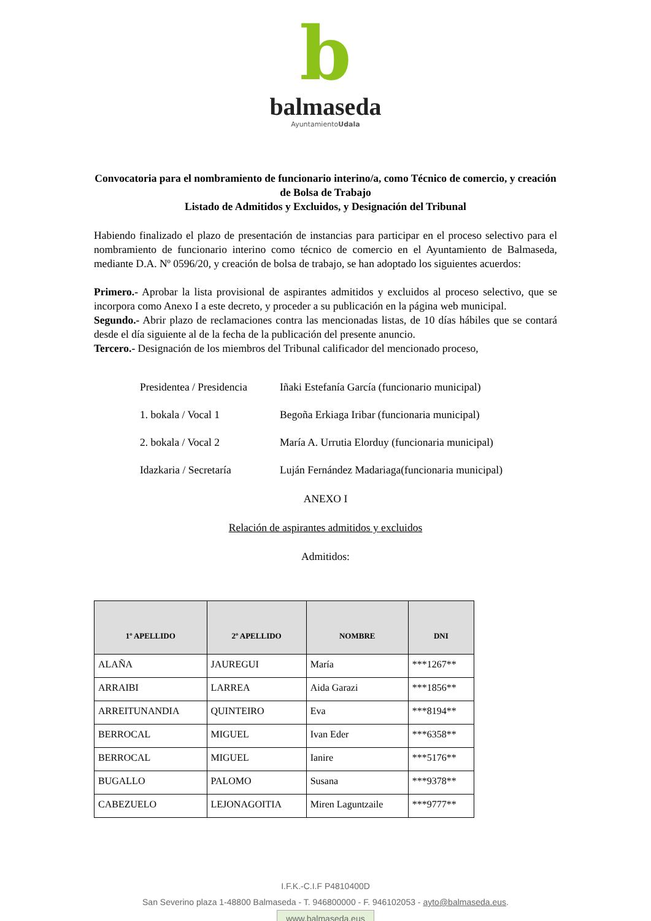b
balmaseda
AyuntamientoUdala
Convocatoria para el nombramiento de funcionario interino/a, como Técnico de comercio, y creación de Bolsa de Trabajo
Listado de Admitidos y Excluidos, y Designación del Tribunal
Habiendo finalizado el plazo de presentación de instancias para participar en el proceso selectivo para el nombramiento de funcionario interino como técnico de comercio en el Ayuntamiento de Balmaseda, mediante D.A. Nº 0596/20, y creación de bolsa de trabajo, se han adoptado los siguientes acuerdos:
Primero.- Aprobar la lista provisional de aspirantes admitidos y excluidos al proceso selectivo, que se incorpora como Anexo I a este decreto, y proceder a su publicación en la página web municipal.
Segundo.- Abrir plazo de reclamaciones contra las mencionadas listas, de 10 días hábiles que se contará desde el día siguiente al de la fecha de la publicación del presente anuncio.
Tercero.- Designación de los miembros del Tribunal calificador del mencionado proceso,
Presidentea / Presidencia Iñaki Estefanía García (funcionario municipal)
1. bokala / Vocal 1 Begoña Erkiaga Iribar (funcionaria municipal)
2. bokala / Vocal 2 María A. Urrutia Elorduy (funcionaria municipal)
Idazkaria / Secretaría Luján Fernández Madariaga(funcionaria municipal)
ANEXO I
Relación de aspirantes admitidos y excluidos
Admitidos:
| 1º APELLIDO | 2º APELLIDO | NOMBRE | DNI |
| --- | --- | --- | --- |
| ALAÑA | JAUREGUI | María | ***1267** |
| ARRAIBI | LARREA | Aida Garazi | ***1856** |
| ARREITUNANDIA | QUINTEIRO | Eva | ***8194** |
| BERROCAL | MIGUEL | Ivan Eder | ***6358** |
| BERROCAL | MIGUEL | Ianire | ***5176** |
| BUGALLO | PALOMO | Susana | ***9378** |
| CABEZUELO | LEJONAGOITIA | Miren Laguntzaile | ***9777** |
I.F.K.-C.I.F P4810400D
San Severino plaza 1-48800 Balmaseda - T. 946800000 - F. 946102053 - ayto@balmaseda.eus.
www.balmaseda.eus